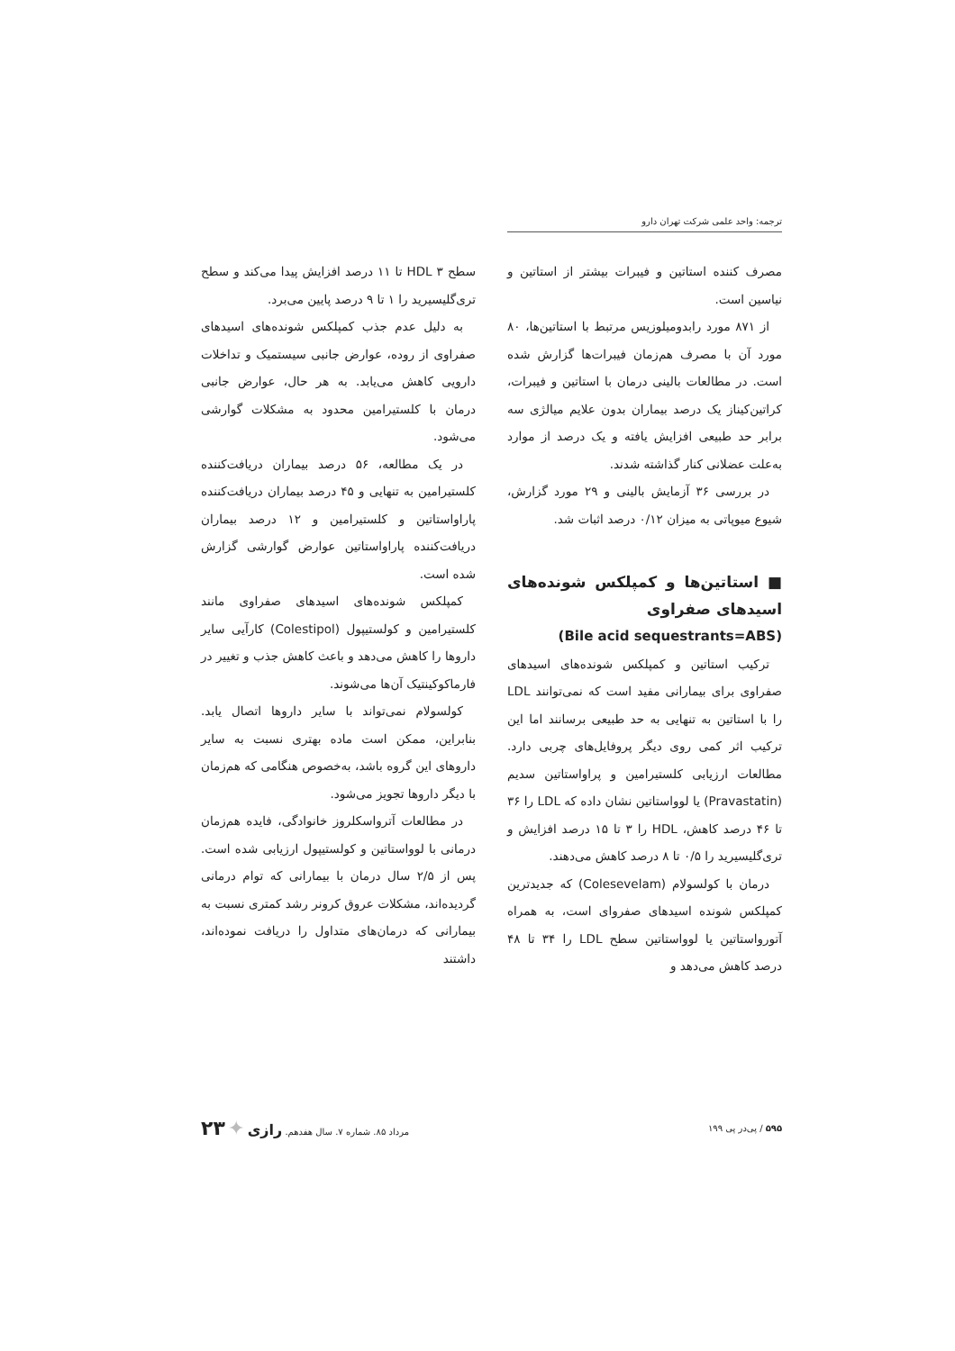ترجمه: واحد علمی شرکت تهران دارو
مصرف کننده استاتین و فیبرات بیشتر از استاتین و نیاسین است.
از ۸۷۱ مورد رابدومیلوزیس مرتبط با استاتین‌ها، ۸۰ مورد آن با مصرف هم‌زمان فیبرات‌ها گزارش شده است. در مطالعات بالینی درمان با استاتین و فیبرات، کراتین‌کیناز یک درصد بیماران بدون علایم میالژی سه برابر حد طبیعی افزایش یافته و یک درصد از موارد به‌علت عضلانی کنار گذاشته شدند.
در بررسی ۳۶ آزمایش بالینی و ۲۹ مورد گزارش، شیوع میوپاتی به میزان ۰/۱۲ درصد اثبات شد.
■ استاتین‌ها و کمپلکس شونده‌های اسیدهای صفراوی
(Bile acid sequestrants=ABS)
ترکیب استاتین و کمپلکس شونده‌های اسیدهای صفراوی برای بیمارانی مفید است که نمی‌توانند LDL را با استاتین به تنهایی به حد طبیعی برسانند اما این ترکیب اثر کمی روی دیگر پروفایل‌های چربی دارد. مطالعات ارزیابی کلستیرامین و پراواستاتین سدیم (Pravastatin) یا لوواستاتین نشان داده که LDL را ۳۶ تا ۴۶ درصد کاهش، HDL را ۳ تا ۱۵ درصد افزایش و تری‌گلیسیرید را ۰/۵ تا ۸ درصد کاهش می‌دهند.
درمان با کولسولام (Colesevelam) که جدیدترین کمپلکس شونده اسیدهای صفروای است، به همراه آتورواستاتین یا لوواستاتین سطح LDL را ۳۴ تا ۴۸ درصد کاهش می‌دهد و
سطح HDL ۳ تا ۱۱ درصد افزایش پیدا می‌کند و سطح تری‌گلیسیرید را ۱ تا ۹ درصد پایین می‌برد.
به دلیل عدم جذب کمپلکس شونده‌های اسیدهای صفراوی از روده، عوارض جانبی سیستمیک و تداخلات دارویی کاهش می‌یابد. به هر حال، عوارض جانبی درمان با کلستیرامین محدود به مشکلات گوارشی می‌شود.
در یک مطالعه، ۵۶ درصد بیماران دریافت‌کننده کلستیرامین به تنهایی و ۴۵ درصد بیماران دریافت‌کننده پاراواستاتین و کلستیرامین و ۱۲ درصد بیماران دریافت‌کننده پاراواستاتین عوارض گوارشی گزارش شده است.
کمپلکس شونده‌های اسیدهای صفراوی مانند کلستیرامین و کولستیپول (Colestipol) کارآیی سایر داروها را کاهش می‌دهد و باعث کاهش جذب و تغییر در فارماکوکینتیک آن‌ها می‌شوند.
کولسولام نمی‌تواند با سایر داروها اتصال یابد. بنابراین، ممکن است ماده بهتری نسبت به سایر داروهای این گروه باشد، به‌خصوص هنگامی که هم‌زمان با دیگر داروها تجویز می‌شود.
در مطالعات آترواسکلروز خانوادگی، فایده هم‌زمان درمانی با لوواستاتین و کولستیپول ارزیابی شده است. پس از ۲/۵ سال درمان با بیمارانی که توام درمانی گردیده‌اند، مشکلات عروق کرونر رشد کمتری نسبت به بیمارانی که درمان‌های متداول را دریافت نموده‌اند، داشتند
۵۹۵ / پی‌در پی ۱۹۹ مرداد ۸۵. شماره ۷. سال هفدهم. رازی ✦ ۲۳